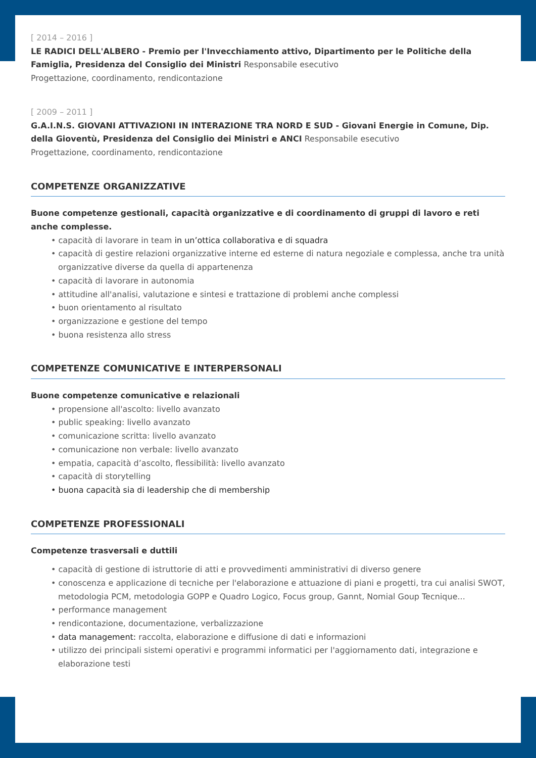[ 2014 – 2016 ]
LE RADICI DELL'ALBERO - Premio per l'Invecchiamento attivo, Dipartimento per le Politiche della Famiglia, Presidenza del Consiglio dei Ministri Responsabile esecutivo
Progettazione, coordinamento, rendicontazione
[ 2009 – 2011 ]
G.A.I.N.S. GIOVANI ATTIVAZIONI IN INTERAZIONE TRA NORD E SUD - Giovani Energie in Comune, Dip. della Gioventù, Presidenza del Consiglio dei Ministri e ANCI Responsabile esecutivo
Progettazione, coordinamento, rendicontazione
COMPETENZE ORGANIZZATIVE
Buone competenze gestionali, capacità organizzative e di coordinamento di gruppi di lavoro e reti anche complesse.
• capacità di lavorare in team in un’ottica collaborativa e di squadra
• capacità di gestire relazioni organizzative interne ed esterne di natura negoziale e complessa, anche tra unità organizzative diverse da quella di appartenenza
• capacità di lavorare in autonomia
• attitudine all'analisi, valutazione e sintesi e trattazione di problemi anche complessi
• buon orientamento al risultato
• organizzazione e gestione del tempo
• buona resistenza allo stress
COMPETENZE COMUNICATIVE E INTERPERSONALI
Buone competenze comunicative e relazionali
• propensione all'ascolto: livello avanzato
• public speaking: livello avanzato
• comunicazione scritta: livello avanzato
• comunicazione non verbale: livello avanzato
• empatia, capacità d’ascolto, flessibilità: livello avanzato
• capacità di storytelling
• buona capacità sia di leadership che di membership
COMPETENZE PROFESSIONALI
Competenze trasversali e duttili
• capacità di gestione di istruttorie di atti e provvedimenti amministrativi di diverso genere
• conoscenza e applicazione di tecniche per l'elaborazione e attuazione di piani e progetti, tra cui analisi SWOT, metodologia PCM, metodologia GOPP e Quadro Logico, Focus group, Gannt, Nomial Goup Tecnique...
• performance management
• rendicontazione, documentazione, verbalizzazione
• data management: raccolta, elaborazione e diffusione di dati e informazioni
• utilizzo dei principali sistemi operativi e programmi informatici per l'aggiornamento dati, integrazione e elaborazione testi